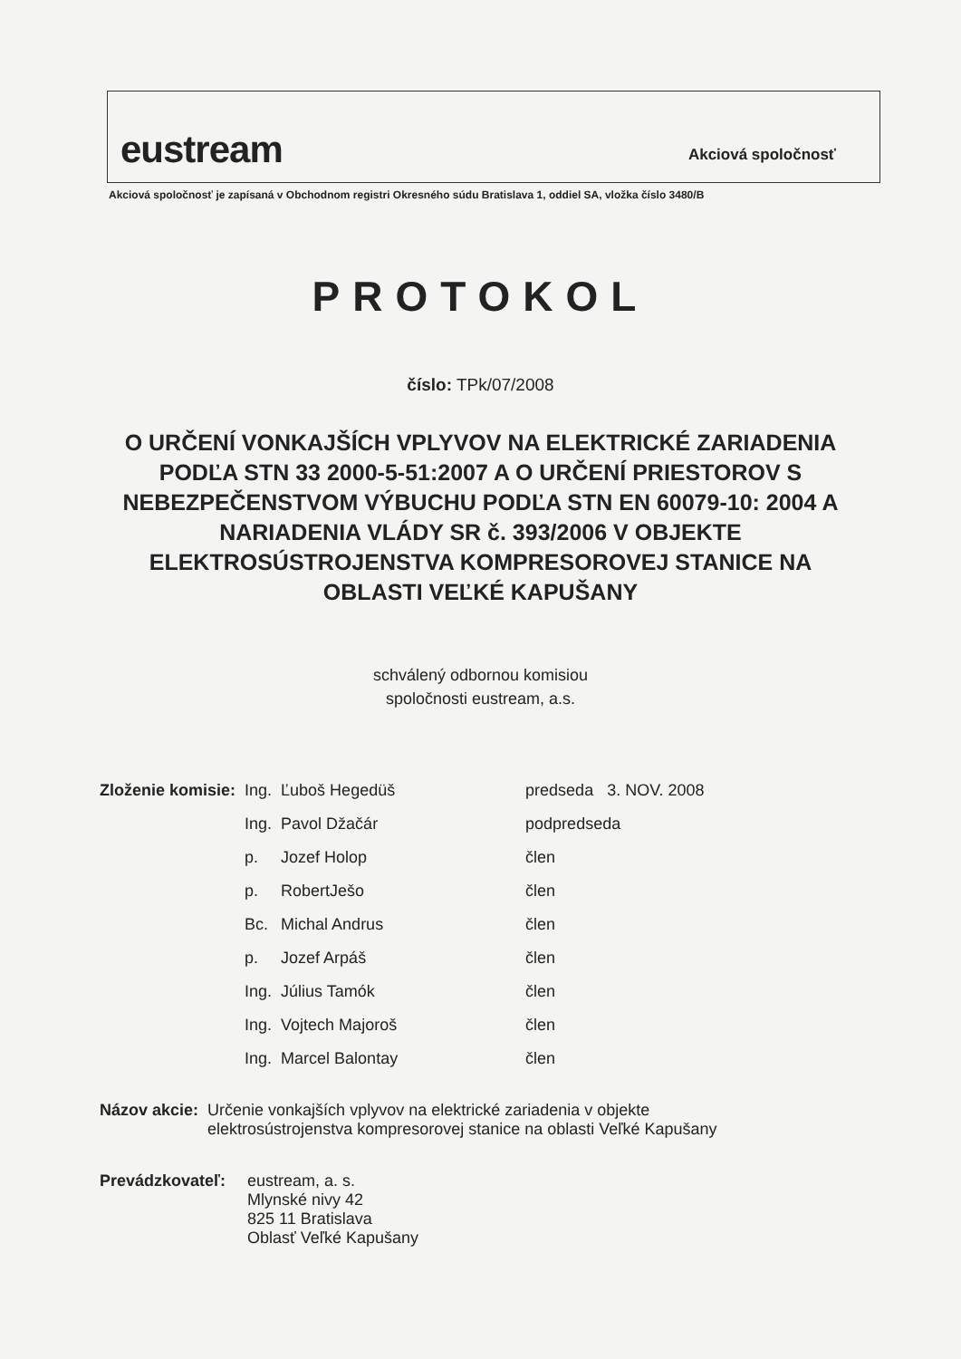eustream Akciová spoločnosť
Akciová spoločnosť je zapísaná v Obchodnom registri Okresného súdu Bratislava 1, oddiel SA, vložka číslo 3480/B
PROTOKOL
číslo: TPk/07/2008
O URČENÍ VONKAJŠÍCH VPLYVOV NA ELEKTRICKÉ ZARIADENIA PODĽA STN 33 2000-5-51:2007 A O URČENÍ PRIESTOROV S NEBEZPEČENSTVOM VÝBUCHU PODĽA STN EN 60079-10: 2004 A NARIADENIA VLÁDY SR č. 393/2006 V OBJEKTE ELEKTROSÚSTROJENSTVA KOMPRESOROVEJ STANICE NA OBLASTI VEĽKÉ KAPUŠANY
schválený odbornou komisiou
spoločnosti eustream, a.s.
| Zloženie komisie: | Ing. | Ľuboš Hegedüš | predseda 3. NOV. 2008 |
| | Ing. | Pavol Džačár | podpredseda |
| | p. | Jozef Holop | člen |
| | p. | RobertJešo | člen |
| | Bc. | Michal Andrus | člen |
| | p. | Jozef Arpáš | člen |
| | Ing. | Július Tamók | člen |
| | Ing. | Vojtech Majoroš | člen |
| | Ing. | Marcel Balontay | člen |
| Názov akcie: | Určenie vonkajších vplyvov na elektrické zariadenia v objekte elektrosústrojenstva kompresorovej stanice na oblasti Veľké Kapušany |
| Prevádzkovateľ: | eustream, a. s. Mlynské nivy 42 825 11 Bratislava Oblasť Veľké Kapušany |